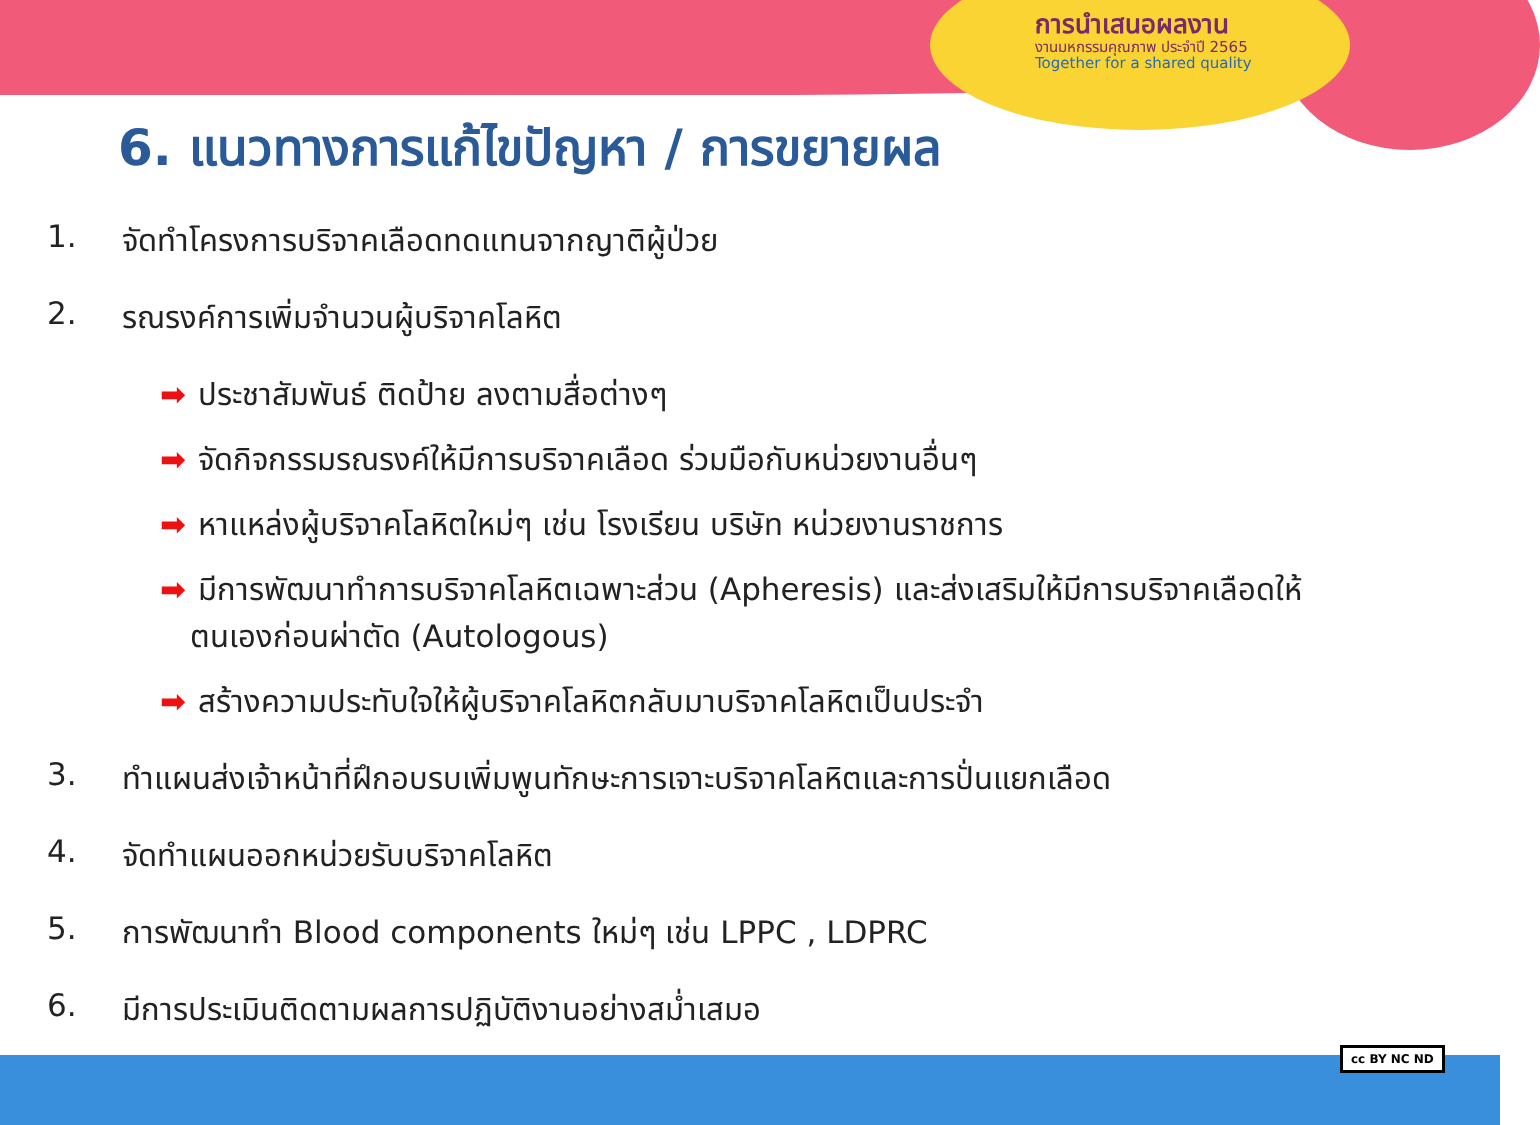การนำเสนอผลงาน
งานมหกรรมคุณภาพ ประจำปี 2565
Together for a shared quality
6. แนวทางการแก้ไขปัญหา / การขยายผล
1. จัดทำโครงการบริจาคเลือดทดแทนจากญาติผู้ป่วย
2. รณรงค์การเพิ่มจำนวนผู้บริจาคโลหิต
➡ ประชาสัมพันธ์ ติดป้าย ลงตามสื่อต่างๆ
➡ จัดกิจกรรมรณรงค์ให้มีการบริจาคเลือด ร่วมมือกับหน่วยงานอื่นๆ
➡ หาแหล่งผู้บริจาคโลหิตใหม่ๆ เช่น โรงเรียน บริษัท หน่วยงานราชการ
➡ มีการพัฒนาทำการบริจาคโลหิตเฉพาะส่วน (Apheresis) และส่งเสริมให้มีการบริจาคเลือดให้
ตนเองก่อนผ่าตัด (Autologous)
➡ สร้างความประทับใจให้ผู้บริจาคโลหิตกลับมาบริจาคโลหิตเป็นประจำ
3. ทำแผนส่งเจ้าหน้าที่ฝึกอบรบเพิ่มพูนทักษะการเจาะบริจาคโลหิตและการปั่นแยกเลือด
4. จัดทำแผนออกหน่วยรับบริจาคโลหิต
5. การพัฒนาทำ Blood components ใหม่ๆ เช่น LPPC , LDPRC
6. มีการประเมินติดตามผลการปฏิบัติงานอย่างสม่ำเสมอ
cc BY NC ND